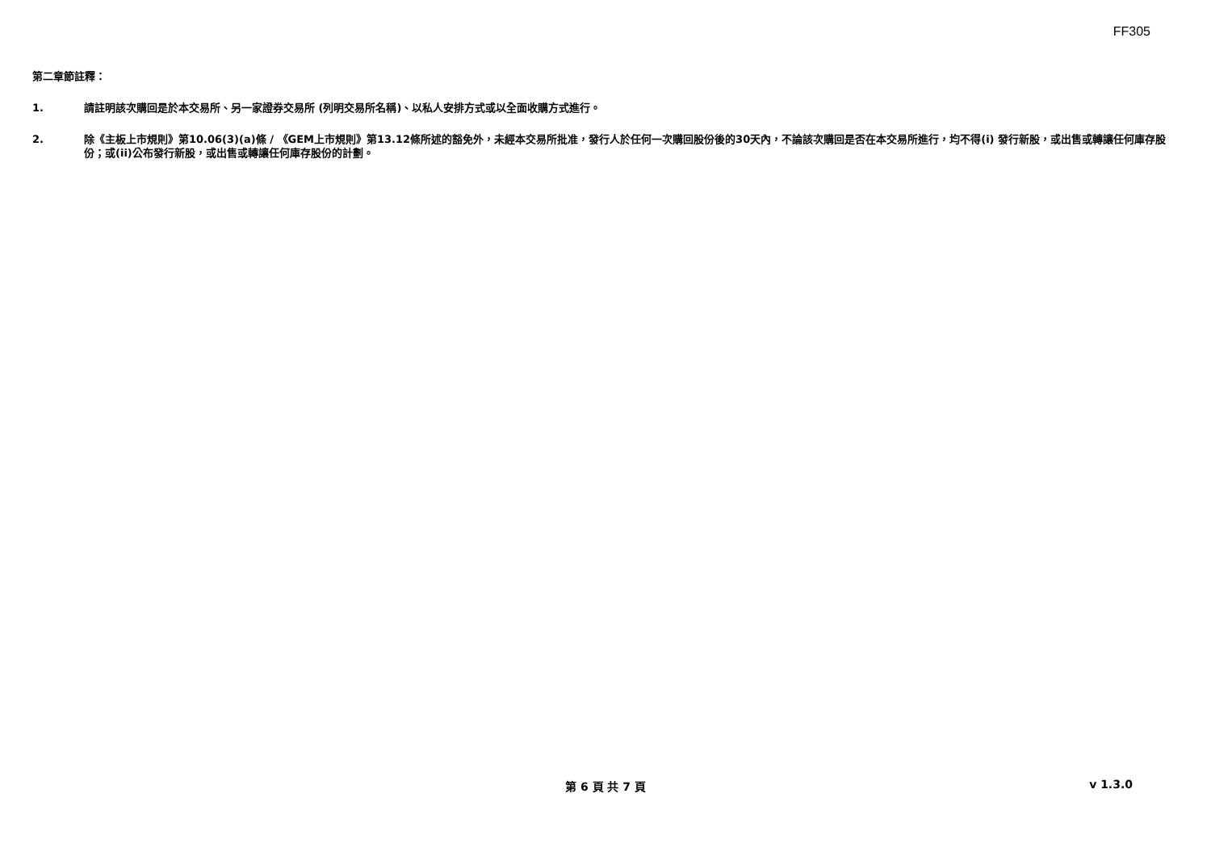FF305
第二章節註釋：
1. 請註明該次購回是於本交易所、另一家證券交易所 (列明交易所名稱)、以私人安排方式或以全面收購方式進行。
2. 除《主板上市規則》第10.06(3)(a)條 / 《GEM上市規則》第13.12條所述的豁免外，未經本交易所批准，發行人於任何一次購回股份後的30天內，不論該次購回是否在本交易所進行，均不得(i) 發行新股，或出售或轉讓任何庫存股份；或(ii)公布發行新股，或出售或轉讓任何庫存股份的計劃。
第 6 頁 共 7 頁
v 1.3.0